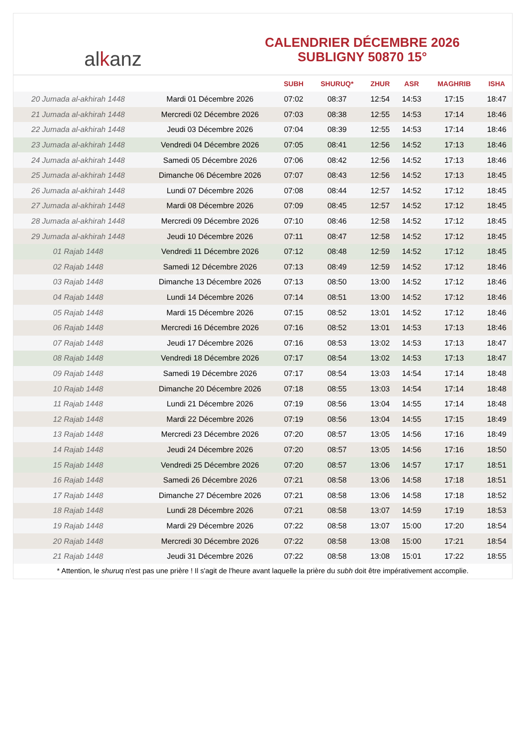al k anz
CALENDRIER DÉCEMBRE 2026
SUBLIGNY 50870 15°
| | | SUBH | SHURUQ* | ZHUR | ASR | MAGHRIB | ISHA |
| --- | --- | --- | --- | --- | --- | --- | --- |
| 20 Jumada al-akhirah 1448 | Mardi 01 Décembre 2026 | 07:02 | 08:37 | 12:54 | 14:53 | 17:15 | 18:47 |
| 21 Jumada al-akhirah 1448 | Mercredi 02 Décembre 2026 | 07:03 | 08:38 | 12:55 | 14:53 | 17:14 | 18:46 |
| 22 Jumada al-akhirah 1448 | Jeudi 03 Décembre 2026 | 07:04 | 08:39 | 12:55 | 14:53 | 17:14 | 18:46 |
| 23 Jumada al-akhirah 1448 | Vendredi 04 Décembre 2026 | 07:05 | 08:41 | 12:56 | 14:52 | 17:13 | 18:46 |
| 24 Jumada al-akhirah 1448 | Samedi 05 Décembre 2026 | 07:06 | 08:42 | 12:56 | 14:52 | 17:13 | 18:46 |
| 25 Jumada al-akhirah 1448 | Dimanche 06 Décembre 2026 | 07:07 | 08:43 | 12:56 | 14:52 | 17:13 | 18:45 |
| 26 Jumada al-akhirah 1448 | Lundi 07 Décembre 2026 | 07:08 | 08:44 | 12:57 | 14:52 | 17:12 | 18:45 |
| 27 Jumada al-akhirah 1448 | Mardi 08 Décembre 2026 | 07:09 | 08:45 | 12:57 | 14:52 | 17:12 | 18:45 |
| 28 Jumada al-akhirah 1448 | Mercredi 09 Décembre 2026 | 07:10 | 08:46 | 12:58 | 14:52 | 17:12 | 18:45 |
| 29 Jumada al-akhirah 1448 | Jeudi 10 Décembre 2026 | 07:11 | 08:47 | 12:58 | 14:52 | 17:12 | 18:45 |
| 01 Rajab 1448 | Vendredi 11 Décembre 2026 | 07:12 | 08:48 | 12:59 | 14:52 | 17:12 | 18:45 |
| 02 Rajab 1448 | Samedi 12 Décembre 2026 | 07:13 | 08:49 | 12:59 | 14:52 | 17:12 | 18:46 |
| 03 Rajab 1448 | Dimanche 13 Décembre 2026 | 07:13 | 08:50 | 13:00 | 14:52 | 17:12 | 18:46 |
| 04 Rajab 1448 | Lundi 14 Décembre 2026 | 07:14 | 08:51 | 13:00 | 14:52 | 17:12 | 18:46 |
| 05 Rajab 1448 | Mardi 15 Décembre 2026 | 07:15 | 08:52 | 13:01 | 14:52 | 17:12 | 18:46 |
| 06 Rajab 1448 | Mercredi 16 Décembre 2026 | 07:16 | 08:52 | 13:01 | 14:53 | 17:13 | 18:46 |
| 07 Rajab 1448 | Jeudi 17 Décembre 2026 | 07:16 | 08:53 | 13:02 | 14:53 | 17:13 | 18:47 |
| 08 Rajab 1448 | Vendredi 18 Décembre 2026 | 07:17 | 08:54 | 13:02 | 14:53 | 17:13 | 18:47 |
| 09 Rajab 1448 | Samedi 19 Décembre 2026 | 07:17 | 08:54 | 13:03 | 14:54 | 17:14 | 18:48 |
| 10 Rajab 1448 | Dimanche 20 Décembre 2026 | 07:18 | 08:55 | 13:03 | 14:54 | 17:14 | 18:48 |
| 11 Rajab 1448 | Lundi 21 Décembre 2026 | 07:19 | 08:56 | 13:04 | 14:55 | 17:14 | 18:48 |
| 12 Rajab 1448 | Mardi 22 Décembre 2026 | 07:19 | 08:56 | 13:04 | 14:55 | 17:15 | 18:49 |
| 13 Rajab 1448 | Mercredi 23 Décembre 2026 | 07:20 | 08:57 | 13:05 | 14:56 | 17:16 | 18:49 |
| 14 Rajab 1448 | Jeudi 24 Décembre 2026 | 07:20 | 08:57 | 13:05 | 14:56 | 17:16 | 18:50 |
| 15 Rajab 1448 | Vendredi 25 Décembre 2026 | 07:20 | 08:57 | 13:06 | 14:57 | 17:17 | 18:51 |
| 16 Rajab 1448 | Samedi 26 Décembre 2026 | 07:21 | 08:58 | 13:06 | 14:58 | 17:18 | 18:51 |
| 17 Rajab 1448 | Dimanche 27 Décembre 2026 | 07:21 | 08:58 | 13:06 | 14:58 | 17:18 | 18:52 |
| 18 Rajab 1448 | Lundi 28 Décembre 2026 | 07:21 | 08:58 | 13:07 | 14:59 | 17:19 | 18:53 |
| 19 Rajab 1448 | Mardi 29 Décembre 2026 | 07:22 | 08:58 | 13:07 | 15:00 | 17:20 | 18:54 |
| 20 Rajab 1448 | Mercredi 30 Décembre 2026 | 07:22 | 08:58 | 13:08 | 15:00 | 17:21 | 18:54 |
| 21 Rajab 1448 | Jeudi 31 Décembre 2026 | 07:22 | 08:58 | 13:08 | 15:01 | 17:22 | 18:55 |
* Attention, le shuruq n'est pas une prière ! Il s'agit de l'heure avant laquelle la prière du subh doit être impérativement accomplie.